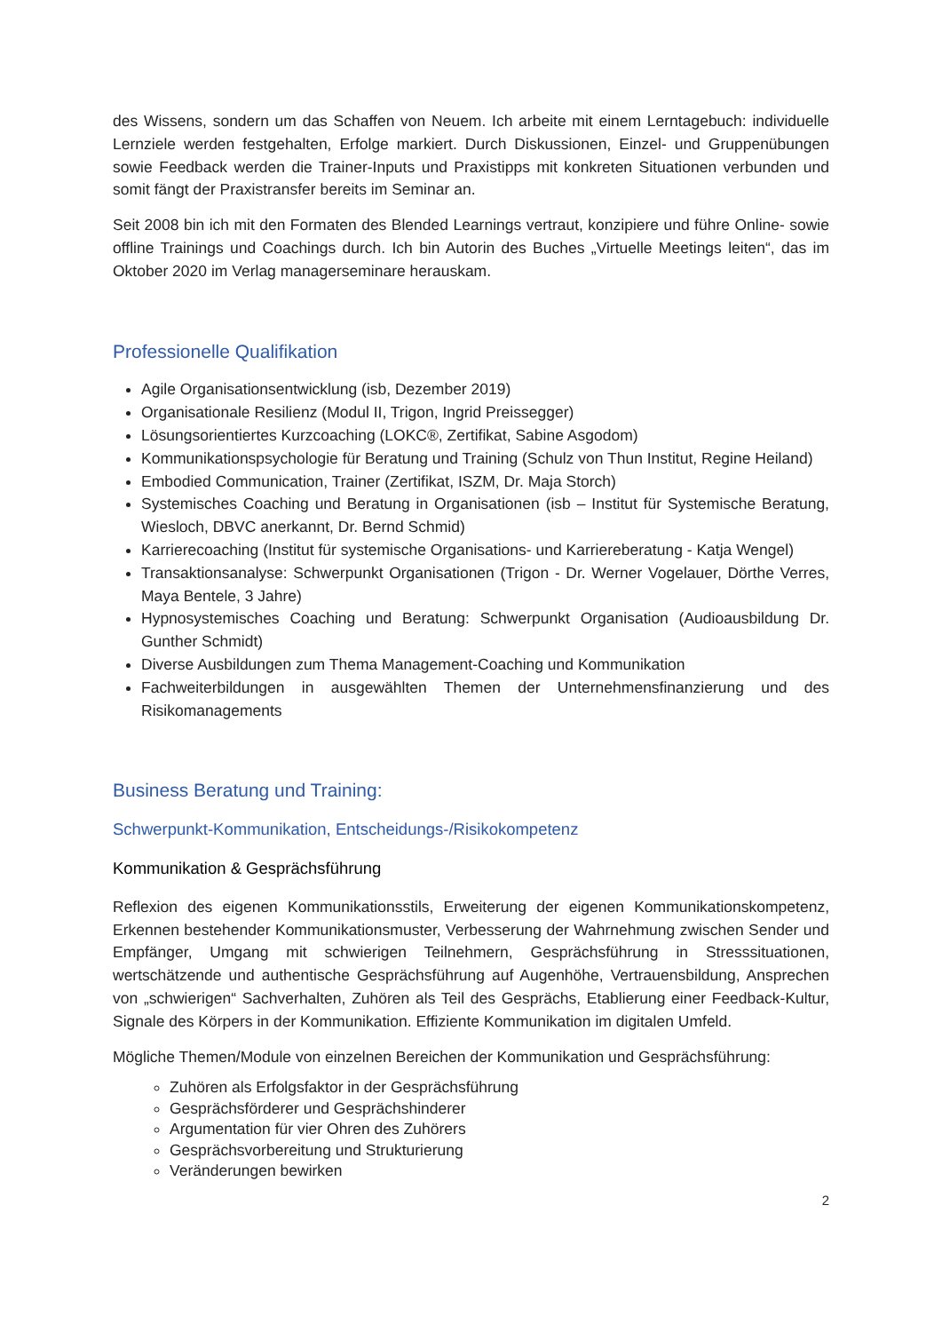des Wissens, sondern um das Schaffen von Neuem. Ich arbeite mit einem Lerntagebuch: individuelle Lernziele werden festgehalten, Erfolge markiert. Durch Diskussionen, Einzel- und Gruppenübungen sowie Feedback werden die Trainer-Inputs und Praxistipps mit konkreten Situationen verbunden und somit fängt der Praxistransfer bereits im Seminar an.
Seit 2008 bin ich mit den Formaten des Blended Learnings vertraut, konzipiere und führe Online- sowie offline Trainings und Coachings durch. Ich bin Autorin des Buches „Virtuelle Meetings leiten“, das im Oktober 2020 im Verlag managerseminare herauskam.
Professionelle Qualifikation
Agile Organisationsentwicklung (isb, Dezember 2019)
Organisationale Resilienz (Modul II, Trigon, Ingrid Preissegger)
Lösungsorientiertes Kurzcoaching (LOKC®, Zertifikat, Sabine Asgodom)
Kommunikationspsychologie für Beratung und Training (Schulz von Thun Institut, Regine Heiland)
Embodied Communication, Trainer (Zertifikat, ISZM, Dr. Maja Storch)
Systemisches Coaching und Beratung in Organisationen (isb – Institut für Systemische Beratung, Wiesloch, DBVC anerkannt, Dr. Bernd Schmid)
Karrierecoaching (Institut für systemische Organisations- und Karriereberatung - Katja Wengel)
Transaktionsanalyse: Schwerpunkt Organisationen (Trigon - Dr. Werner Vogelauer, Dörthe Verres, Maya Bentele, 3 Jahre)
Hypnosystemisches Coaching und Beratung: Schwerpunkt Organisation (Audioausbildung Dr. Gunther Schmidt)
Diverse Ausbildungen zum Thema Management-Coaching und Kommunikation
Fachweiterbildungen in ausgewählten Themen der Unternehmensfinanzierung und des Risikomanagements
Business Beratung und Training:
Schwerpunkt-Kommunikation, Entscheidungs-/Risikokompetenz
Kommunikation & Gesprächsführung
Reflexion des eigenen Kommunikationsstils, Erweiterung der eigenen Kommunikationskompetenz, Erkennen bestehender Kommunikationsmuster, Verbesserung der Wahrnehmung zwischen Sender und Empfänger, Umgang mit schwierigen Teilnehmern, Gesprächsführung in Stresssituationen, wertschätzende und authentische Gesprächsführung auf Augenhöhe, Vertrauensbildung, Ansprechen von „schwierigen“ Sachverhalten, Zuhören als Teil des Gesprächs, Etablierung einer Feedback-Kultur, Signale des Körpers in der Kommunikation. Effiziente Kommunikation im digitalen Umfeld.
Mögliche Themen/Module von einzelnen Bereichen der Kommunikation und Gesprächsführung:
Zuhören als Erfolgsfaktor in der Gesprächsführung
Gesprächsförderer und Gesprächshinderer
Argumentation für vier Ohren des Zuhörers
Gesprächsvorbereitung und Strukturierung
Veränderungen bewirken
2